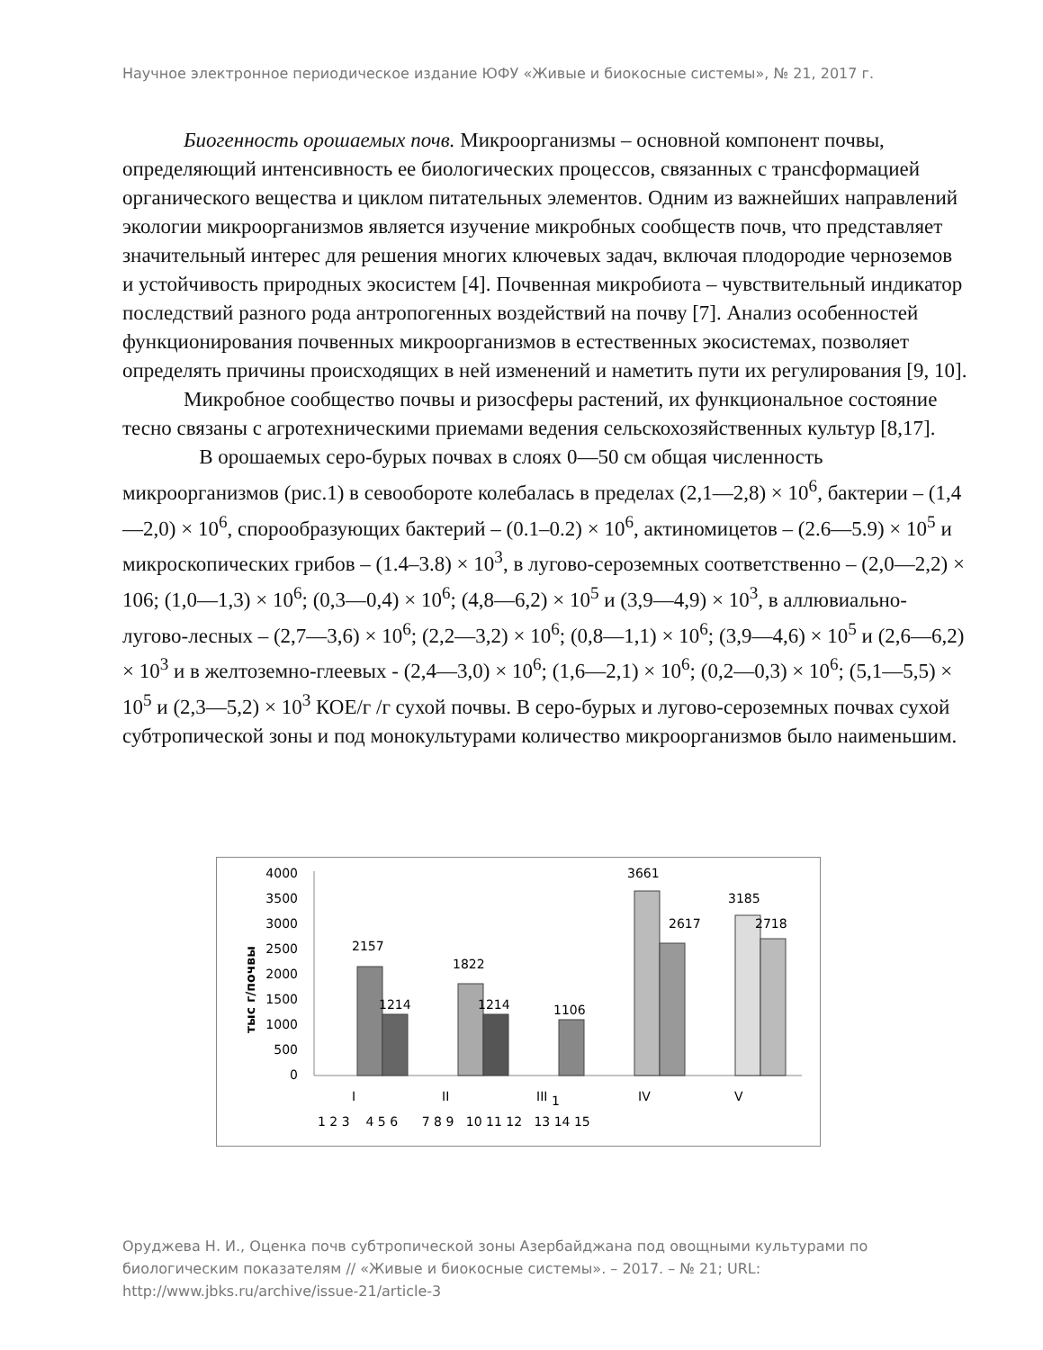Научное электронное периодическое издание ЮФУ «Живые и биокосные системы», № 21, 2017 г.
Биогенность орошаемых почв. Микроорганизмы – основной компонент почвы, определяющий интенсивность ее биологических процессов, связанных с трансформацией органического вещества и циклом питательных элементов. Одним из важнейших направлений экологии микроорганизмов является изучение микробных сообществ почв, что представляет значительный интерес для решения многих ключевых задач, включая плодородие черноземов и устойчивость природных экосистем [4]. Почвенная микробиота – чувствительный индикатор последствий разного рода антропогенных воздействий на почву [7]. Анализ особенностей функционирования почвенных микроорганизмов в естественных экосистемах, позволяет определять причины происходящих в ней изменений и наметить пути их регулирования [9, 10].
Микробное сообщество почвы и ризосферы растений, их функциональное состояние тесно связаны с агротехническими приемами ведения сельскохозяйственных культур [8,17].
В орошаемых серо-бурых почвах в слоях 0—50 см общая численность микроорганизмов (рис.1) в севообороте колебалась в пределах (2,1—2,8) × 10<sup>6</sup>, бактерии – (1,4—2,0) × 10<sup>6</sup>, спорообразующих бактерий – (0.1–0.2) × 10<sup>6</sup>, актиномицетов – (2.6—5.9) × 10<sup>5</sup> и микроскопических грибов – (1.4–3.8) × 10<sup>3</sup>, в лугово-сероземных соответственно – (2,0—2,2) × 106; (1,0—1,3) × 10<sup>6</sup>; (0,3—0,4) × 10<sup>6</sup>; (4,8—6,2) × 10<sup>5</sup> и (3,9—4,9) × 10<sup>3</sup>, в аллювиально-лугово-лесных – (2,7—3,6) × 10<sup>6</sup>; (2,2—3,2) × 10<sup>6</sup>; (0,8—1,1) × 10<sup>6</sup>; (3,9—4,6) × 10<sup>5</sup> и (2,6—6,2) × 10<sup>3</sup> и в желтоземно-глеевых - (2,4—3,0) × 10<sup>6</sup>; (1,6—2,1) × 10<sup>6</sup>; (0,2—0,3) × 10<sup>6</sup>; (5,1—5,5) × 10<sup>5</sup> и (2,3—5,2) × 10<sup>3</sup> КОЕ/г /г сухой почвы. В серо-бурых и лугово-сероземных почвах сухой субтропической зоны и под монокультурами количество микроорганизмов было наименьшим.
4000
3500
3000
2500
2000
1500
1000
500
0
тыс г/почвы
2157
1214
1822
1214
1106
3661
2617
3185
2718
I
II
III
1
IV
V
1 2 3 4 5 6 7 8 9 10 11 12 13 14 15
Оруджева Н. И., Оценка почв субтропической зоны Азербайджана под овощными культурами по биологическим показателям // «Живые и биокосные системы». – 2017. – № 21; URL: http://www.jbks.ru/archive/issue-21/article-3